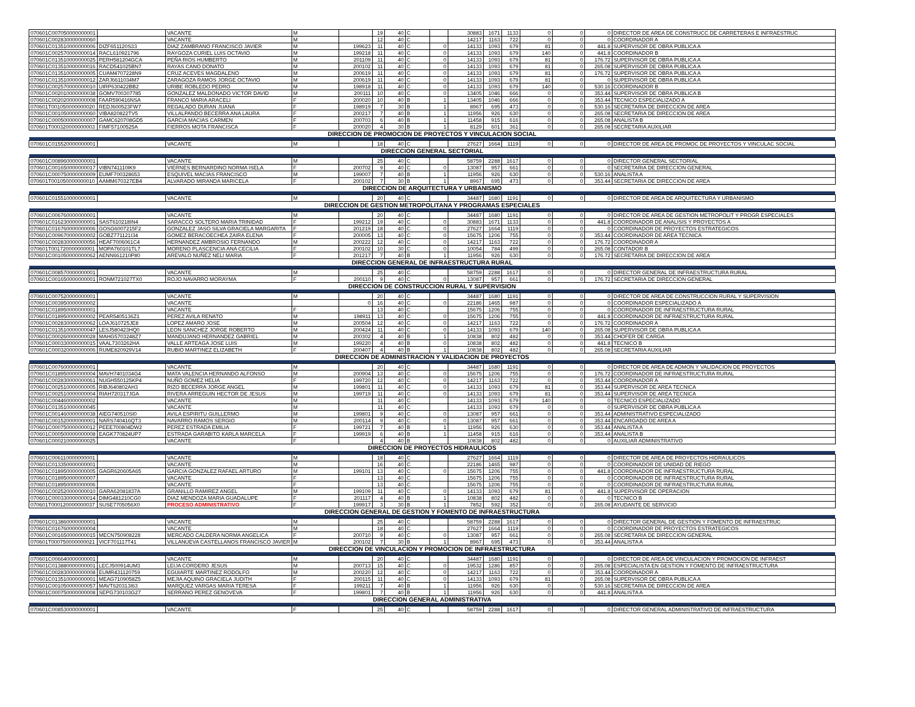| 070601C007050000000001 | | VACANTE | M | | 19 | 40 | C | | 30883 | 1671 | 1133 | 0 | 0 | 0 | DIRECTOR DE AREA DE CONSTRUCC DE CARRETERAS E INFRAESTRUC |
| 070601C002830000000060 | | VACANTE | M | | 12 | 40 | C | | 14217 | 1163 | 722 | 0 | 0 | 0 | COORDINADOR A |
| 070601C013510000000006 | DIZF651120S33 | DIAZ ZAMBRANO FRANCISCO JAVIER | M | 199623 | 11 | 40 | C | 0 | 14133 | 1093 | 679 | 81 | 0 | 441.8 | SUPERVISOR DE OBRA PUBLICA A |
| 070601C002570000000014 | RACL610921796 | RAYGOZA CURIEL LUIS OCTAVIO | M | 199218 | 11 | 40 | C | 0 | 14133 | 1093 | 679 | 140 | 0 | 441.8 | COORDINADOR B |
| 070601C013510000000025 | PERH581204GCA | PEÑA RIOS HUMBERTO | M | 201109 | 11 | 40 | C | 0 | 14133 | 1093 | 679 | 81 | 0 | 176.72 | SUPERVISOR DE OBRA PUBLICA A |
| 070601C013510000000016 | RACD541025BN7 | RAYAS CANO DONATO | M | 200102 | 11 | 40 | C | 0 | 14133 | 1093 | 679 | 81 | 0 | 265.08 | SUPERVISOR DE OBRA PUBLICA A |
| 070601C013510000000005 | CUAM4707228N9 | CRUZ ACEVES MAGDALENO | M | 200619 | 11 | 40 | C | 0 | 14133 | 1093 | 679 | 81 | 0 | 176.72 | SUPERVISOR DE OBRA PUBLICA A |
| 070601C013510000000012 | ZARJ6611034M7 | ZARAGOZA RAMOS JORGE OCTAVIO | M | 200619 | 11 | 40 | C | 0 | 14133 | 1093 | 679 | 81 | 0 | 0 | SUPERVISOR DE OBRA PUBLICA A |
| 070601C002570000000010 | UIRP630422BB2 | URIBE ROBLEDO PEDRO | M | 198918 | 11 | 40 | C | 0 | 14133 | 1093 | 679 | 140 | 0 | 530.16 | COORDINADOR B |
| 070601C002010000000038 | GOMV700307785 | GONZALEZ MALDONADO VICTOR DAVID | M | 200111 | 10 | 40 | C | 0 | 13405 | 1046 | 666 | 0 | 0 | 353.44 | SUPERVISOR DE OBRA PUBLICA B |
| 070601C002020000000008 | FAAR590416NSA | FRANCO MARIA ARACELI | F | 200020 | 10 | 40 | B | 1 | 13405 | 1046 | 666 | 0 | 0 | 353.44 | TECNICO ESPECIALIZADO A |
| 070601T001050000000020 | REDJ600523FW7 | REGALADO DURAN JUANA | F | 198919 | 7 | 30 | B | 1 | 8967 | 695 | 473 | 0 | 0 | 530.16 | SECRETARIA DE DIRECCION DE AREA |
| 070601C001050000000060 | VIBA820822TV5 | VILLALPANDO BECERRA ANA LAURA | F | 200217 | 7 | 40 | B | 1 | 11956 | 926 | 630 | 0 | 0 | 265.08 | SECRETARIA DE DIRECCION DE AREA |
| 070601C000500000000007 | GAMC620708GD5 | GARCIA MACIAS CARMEN | F | 200703 | 6 | 40 | B | 1 | 11458 | 915 | 616 | 0 | 0 | 265.08 | ANALISTA B |
| 070601T000320000000003 | FIMF57100525A | FIERROS MOTA FRANCISCA | F | 200020 | 4 | 30 | B | 1 | 8129 | 601 | 361 | 0 | 0 | 265.08 | SECRETARIA AUXILIAR |
| DIRECCION DE PROMOCION DE PROYECTOS Y VINCULACION SOCIAL | | | | | | | | | | | | | | | |
| 070601C015520000000001 | | VACANTE | M | | 18 | 40 | C | | 27627 | 1664 | 1119 | 0 | 0 | 0 | DIRECTOR DE AREA DE PROMOC DE PROYECTOS Y VINCULAC SOCIAL |
| DIRECCION GENERAL SECTORIAL | | | | | | | | | | | | | | | |
| 070601C008960000000001 | | VACANTE | M | | 25 | 40 | C | | 58759 | 2288 | 1617 | 0 | 0 | 0 | DIRECTOR GENERAL SECTORIAL |
| 070601C001650000000017 | VIBN741110IK9 | VIERNES BERNARDINO NORMA ISELA | F | 200702 | 9 | 40 | C | 0 | 13087 | 957 | 661 | 0 | 0 | 0 | SECRETARIA DE DIRECCION GENERAL |
| 070601C000750000000009 | EUMF700328653 | ESQUIVEL MACIAS FRANCISCO | M | 199007 | 7 | 40 | B | 1 | 11956 | 926 | 630 | 0 | 0 | 530.16 | ANALISTA A |
| 070601T001050000000010 | AAMM670327EB4 | ALVARADO MIRANDA MARICELA | F | 200102 | 7 | 30 | B | 1 | 8967 | 695 | 473 | 0 | 0 | 353.44 | SECRETARIA DE DIRECCION DE AREA |
| DIRECCION DE ARQUITECTURA Y URBANISMO | | | | | | | | | | | | | | | |
| 070601C015510000000001 | | VACANTE | M | | 20 | 40 | C | | 34487 | 1680 | 1191 | 0 | 0 | 0 | DIRECTOR DE AREA DE ARQUITECTURA Y URBANISMO |
| DIRECCION DE GESTION METROPOLITANA Y PROGRAMAS ESPECIALES | | | | | | | | | | | | | | | |
| 070601C006760000000001 | | VACANTE | M | | 20 | 40 | C | | 34487 | 1680 | 1191 | 0 | 0 | 0 | DIRECTOR DE AREA DE GESTION METROPOLIT Y PROGR ESPECIALES |
| 070601C016230000000001 | SAST610218IN4 | SARACCO SOLTERO MARIA TRINIDAD | F | 199212 | 19 | 40 | C | 0 | 30883 | 1671 | 1133 | 0 | 0 | 441.8 | COORDINADOR DE ANALISIS Y PROYECTOS A |
| 070601C016760000000006 | GOSG6007215F2 | GONZALEZ JASO SILVA GRACIELA MARGARITA | F | 201219 | 18 | 40 | C | 0 | 27627 | 1664 | 1119 | 0 | 0 | 0 | COORDINADOR DE PROYECTOS ESTRATEGICOS |
| 070601C009670000000002 | GOBZ771121I34 | GOMEZ BERACOECHEA ZAIRA ELENA | F | 200005 | 13 | 40 | C | 0 | 15675 | 1206 | 755 | 0 | 0 | 353.44 | COORDINADOR DE AREA TECNICA |
| 070601C002830000000056 | HEAF7006061C4 | HERNANDEZ AMBROSIO FERNANDO | M | 200222 | 12 | 40 | C | 0 | 14217 | 1163 | 722 | 0 | 0 | 176.72 | COORDINADOR A |
| 070601T001720000000001 | MOPA760101TL7 | MORENO PLASCENCIA ANA CECILIA | F | 200102 | 10 | 30 | C | 0 | 10054 | 784 | 499 | 0 | 0 | 265.08 | CONTADOR B |
| 070601C001050000000062 | AENN661210P80 | AREVALO NUÑEZ NELI MARIA | F | 201217 | 7 | 40 | B | 1 | 11956 | 926 | 630 | 0 | 0 | 176.72 | SECRETARIA DE DIRECCION DE AREA |
| DIRECCION GENERAL DE INFRAESTRUCTURA RURAL | | | | | | | | | | | | | | | |
| 070601C008570000000001 | | VACANTE | M | | 25 | 40 | C | | 58759 | 2288 | 1617 | 0 | 0 | 0 | DIRECTOR GENERAL DE INFRAESTRUCTURA RURAL |
| 070601C001650000000001 | RONM721027TX0 | ROJO NAVARRO MORAYMA | F | 200110 | 9 | 40 | C | 0 | 13087 | 957 | 661 | 0 | 0 | 176.72 | SECRETARIA DE DIRECCION GENERAL |
| DIRECCION DE CONSTRUCCION RURAL Y SUPERVISION | | | | | | | | | | | | | | | |
| 070601C007520000000001 | | VACANTE | M | | 20 | 40 | C | | 34487 | 1680 | 1191 | 0 | 0 | 0 | DIRECTOR DE AREA DE CONSTRUCCION RURAL Y SUPERVISION |
| 070601C003950000000002 | | VACANTE | | 0 | 16 | 40 | C | 0 | 22186 | 1465 | 987 | 0 | 0 | 0 | COORDINADOR ESPECIALIZADO A |
| 070601C018950000000001 | | VACANTE | F | | 13 | 40 | C | | 15675 | 1206 | 755 | 0 | 0 | 0 | COORDINADOR DE INFRAESTRUCTURA RURAL |
| 070601C018950000000002 | PEAR5405136Z1 | PEREZ AVILA RENATO | M | 198911 | 13 | 40 | C | 0 | 15675 | 1206 | 755 | 0 | 0 | 441.8 | COORDINADOR DE INFRAESTRUCTURA RURAL |
| 070601C002830000000062 | LOAJ610725JE8 | LOPEZ AMARO JOSE | M | 200504 | 12 | 40 | C | 0 | 14217 | 1163 | 722 | 0 | 0 | 176.72 | COORDINADOR A |
| 070601C013510000000047 | LESJ580423HQ0 | LEON SANCHEZ JORGE ROBERTO | M | 200424 | 11 | 40 | C | 0 | 14133 | 1093 | 679 | 140 | 0 | 265.08 | SUPERVISOR DE OBRA PUBLICA A |
| 070601C000260000000028 | MAHG5703248Z7 | MANDUJANO HERNANDEZ GABRIEL | M | 200302 | 4 | 40 | B | 1 | 10838 | 802 | 482 | 0 | 0 | 353.44 | CHOFER DE CARGA |
| 070601C000330000000015 | VAAL7303262HA | VALLE ARTEAGA JOSE LUIS | M | 199220 | 4 | 40 | B | 0 | 10838 | 802 | 482 | 0 | 0 | 441.8 | TECNICO B |
| 070601C000320000000006 | RUME820929V14 | RUBIO MARTINEZ ELIZABETH | F | 200407 | 4 | 40 | B | 1 | 10838 | 802 | 482 | 0 | 0 | 265.08 | SECRETARIA AUXILIAR |
| DIRECCION DE ADMINISTRACION Y VALIDACION DE PROYECTOS | | | | | | | | | | | | | | | |
| 070601C007600000000001 | | VACANTE | M | | 20 | 40 | C | | 34487 | 1680 | 1191 | 0 | 0 | 0 | DIRECTOR DE AREA DE ADMON Y VALIDACION DE PROYECTOS |
| 070601C018950000000004 | MAVH7401034G4 | MATA VALENCIA HERNANDO ALFONSO | M | 200904 | 13 | 40 | C | 0 | 15675 | 1206 | 755 | 0 | 0 | 176.72 | COORDINADOR DE INFRAESTRUCTURA RURAL |
| 070601C002830000000061 | NUGH550125KP4 | NUÑO GOMEZ HELIA | F | 199720 | 12 | 40 | C | 0 | 14217 | 1163 | 722 | 0 | 0 | 353.44 | COORDINADOR A |
| 070601C002510000000005 | RIBJ640802AH3 | RIZO BECERRA JORGE ANGEL | M | 199801 | 11 | 40 | C | 0 | 14133 | 1093 | 679 | 81 | 0 | 353.44 | SUPERVISOR DE AREA TECNICA |
| 070601C002510000000004 | RIAH720317JGA | RIVERA ARREGUIN HECTOR DE JESUS | M | 199719 | 11 | 40 | C | 0 | 14133 | 1093 | 679 | 81 | 0 | 353.44 | SUPERVISOR DE AREA TECNICA |
| 070601C004460000000002 | | VACANTE | M | | 11 | 40 | C | | 14133 | 1093 | 679 | 140 | 0 | 0 | TECNICO ESPECIALIZADO |
| 070601C013510000000045 | | VACANTE | M | | 11 | 40 | C | | 14133 | 1093 | 679 | 0 | 0 | 0 | SUPERVISOR DE OBRA PUBLICA A |
| 070601C001460000000038 | AIEG740510SI0 | AVILA ESPIRITU GUILLERMO | M | 199801 | 9 | 40 | C | 0 | 13087 | 957 | 661 | 0 | 0 | 353.44 | ADMINISTRATIVO ESPECIALIZADO |
| 070601C001520000000001 | NARS740416QT3 | NAVARRO RAMOS SERGIO | M | 200114 | 9 | 40 | C | 0 | 13087 | 957 | 661 | 0 | 0 | 353.44 | ENCARGADO DE AREA A |
| 070601C000750000000012 | PEEE700804DW2 | PEREZ ESTRADA EMILIA | F | 199721 | 7 | 40 | B | 1 | 11956 | 926 | 630 | 0 | 0 | 353.44 | ANALISTA A |
| 070601C000500000000008 | EAGK770824UP7 | ESTRADA GARABITO KARLA MARCELA | F | 199919 | 6 | 40 | B | 1 | 11458 | 915 | 616 | 0 | 0 | 353.44 | ANALISTA B |
| 070601C000210000000025 | | VACANTE | F | | 4 | 40 | B | | 10838 | 802 | 482 | 0 | 0 | 0 | AUXILIAR ADMINISTRATIVO |
| DIRECCION DE PROYECTOS HIDRAULICOS | | | | | | | | | | | | | | | |
| 070601C006110000000001 | | VACANTE | M | | 18 | 40 | C | | 27627 | 1664 | 1119 | 0 | 0 | 0 | DIRECTOR DE AREA DE PROYECTOS HIDRAULICOS |
| 070601C013350000000001 | | VACANTE | M | | 16 | 40 | C | | 22186 | 1465 | 987 | 0 | 0 | 0 | COORDINADOR DE UNIDAD DE RIEGO |
| 070601C018950000000005 | GAGR620605A65 | GARCIA GONZALEZ RAFAEL ARTURO | M | 199101 | 13 | 40 | C | 0 | 15675 | 1206 | 755 | 0 | 0 | 441.8 | COORDINADOR DE INFRAESTRUCTURA RURAL |
| 070601C018950000000007 | | VACANTE | F | | 13 | 40 | C | | 15675 | 1206 | 755 | 0 | 0 | 0 | COORDINADOR DE INFRAESTRUCTURA RURAL |
| 070601C018950000000006 | | VACANTE | F | | 13 | 40 | C | | 15675 | 1206 | 755 | 0 | 0 | 0 | COORDINADOR DE INFRAESTRUCTURA RURAL |
| 070601C002520000000010 | GARA62081837A | GRANILLO RAMIREZ ANGEL | M | 199109 | 11 | 40 | C | 0 | 14133 | 1093 | 679 | 81 | 0 | 441.8 | SUPERVISOR DE OPERACION |
| 070601C000330000000014 | DIMG481210CG0 | DIAZ MENDOZA MARIA GUADALUPE | F | 201117 | 4 | 40 | B | 1 | 10838 | 802 | 482 | 0 | 0 | 0 | TECNICO B |
| 070601T000120000000037 | SUSE7705056X0 | PROCESO ADMINISTRATIVO | F | 199917 | 3 | 30 | B | 1 | 7852 | 592 | 352 | 0 | 0 | 265.08 | AYUDANTE DE SERVICIO |
| DIRECCION GENERAL DE GESTION Y FOMENTO DE INFRAESTRUCTURA | | | | | | | | | | | | | | | |
| 070601C013860000000001 | | VACANTE | M | | 25 | 40 | C | | 58759 | 2288 | 1617 | 0 | 0 | 0 | DIRECTOR GENERAL DE GESTION Y FOMENTO DE INFRAESTRUC |
| 070601C016760000000004 | | VACANTE | M | | 18 | 40 | C | | 27627 | 1664 | 1119 | 0 | 0 | 0 | COORDINADOR DE PROYECTOS ESTRATEGICOS |
| 070601C001650000000015 | MECN750908228 | MERCADO CALDERA NORMA ANGELICA | F | 200710 | 9 | 40 | C | 0 | 13087 | 957 | 661 | 0 | 0 | 265.08 | SECRETARIA DE DIRECCION GENERAL |
| 070601T000750000000021 | VICF701117T41 | VILLANUEVA CASTELLANOS FRANCISCO JAVIER | M | 200102 | 7 | 30 | B | 1 | 8967 | 695 | 473 | 0 | 0 | 353.44 | ANALISTA A |
| DIRECCION DE VINCULACION Y PROMOCION DE INFRAESTRUCTURA | | | | | | | | | | | | | | | |
| 070601C006640000000001 | | VACANTE | M | | 20 | 40 | C | | 34487 | 1680 | 1191 | 0 | 0 | 0 | DIRECTOR DE AREA DE VINCULACION Y PROMOCION DE INFRAEST |
| 070601C013880000000001 | LECJ500914UM3 | LEIJA CORDERO JESUS | M | 200713 | 15 | 40 | C | 0 | 19532 | 1286 | 857 | 0 | 0 | 265.08 | ESPECIALISTA EN GESTION Y FOMENTO DE INFRAESTRUCTURA |
| 070601C002830000000008 | EUMR431120759 | EGUIARTE MARTINEZ RODOLFO | M | 200220 | 12 | 40 | C | 0 | 14217 | 1163 | 722 | 0 | 0 | 353.44 | COORDINADOR A |
| 070601C013510000000001 | MEAG7109058Z5 | MEJIA AQUINO GRACIELA JUDITH | F | 200115 | 11 | 40 | C | 0 | 14133 | 1093 | 679 | 81 | 0 | 265.08 | SUPERVISOR DE OBRA PUBLICA A |
| 070601C001050000000057 | MAVT620313I63 | MARQUEZ VARGAS MARIA TERESA | F | 199211 | 7 | 40 | B | 1 | 11956 | 926 | 630 | 0 | 0 | 530.16 | SECRETARIA DE DIRECCION DE AREA |
| 070601C000750000000008 | SEPG730103G27 | SERRANO PEREZ GENOVEVA | F | 199801 | 7 | 40 | B | 1 | 11956 | 926 | 630 | 0 | 0 | 441.8 | ANALISTA A |
| DIRECCION GENERAL ADMINISTRATIVA | | | | | | | | | | | | | | | |
| 070601C008530000000001 | | VACANTE | F | | 25 | 40 | C | | 58759 | 2288 | 1617 | 0 | 0 | 0 | DIRECTOR GENERAL ADMINISTRATIVO DE INFRAESTRUCTURA |